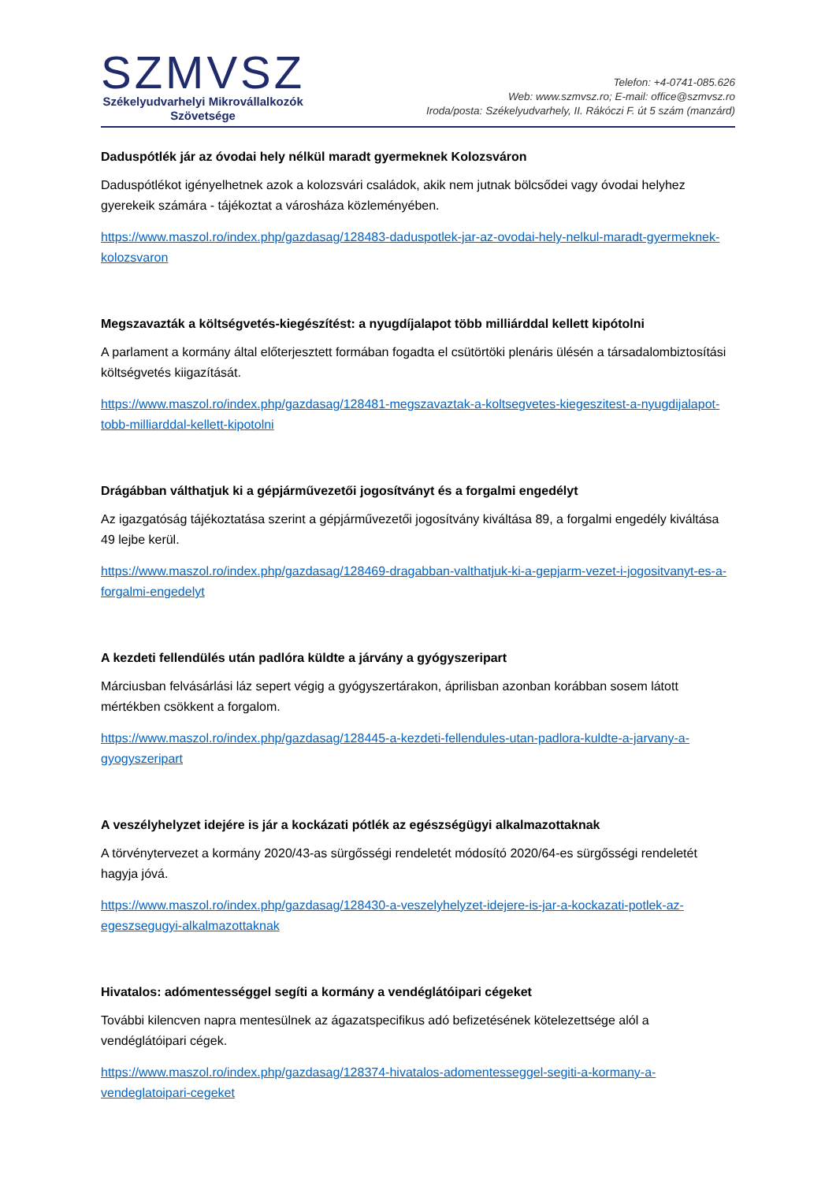SZMVSZ
Székelyudvarhelyi Mikrovállalkozók
Szövetsége
Telefon: +4-0741-085.626
Web: www.szmvsz.ro; E-mail: office@szmvsz.ro
Iroda/posta: Székelyudvarhely, II. Rákóczi F. út 5 szám (manzárd)
Daduspótlék jár az óvodai hely nélkül maradt gyermeknek Kolozsváron
Daduspótlékot igényelhetnek azok a kolozsvári családok, akik nem jutnak bölcsődei vagy óvodai helyhez gyerekeik számára - tájékoztat a városháza közleményében.
https://www.maszol.ro/index.php/gazdasag/128483-daduspotlek-jar-az-ovodai-hely-nelkul-maradt-gyermeknek-kolozsvaron
Megszavazták a költségvetés-kiegészítést: a nyugdíjalapot több milliárddal kellett kipótolni
A parlament a kormány által előterjesztett formában fogadta el csütörtöki plenáris ülésén a társadalombiztosítási költségvetés kiigazítását.
https://www.maszol.ro/index.php/gazdasag/128481-megszavaztak-a-koltsegvetes-kiegeszitest-a-nyugdijalapot-tobb-milliarddal-kellett-kipotolni
Drágábban válthatjuk ki a gépjárművezetői jogosítványt és a forgalmi engedélyt
Az igazgatóság tájékoztatása szerint a gépjárművezetői jogosítvány kiváltása 89, a forgalmi engedély kiváltása 49 lejbe kerül.
https://www.maszol.ro/index.php/gazdasag/128469-dragabban-valthatjuk-ki-a-gepjarm-vezet-i-jogositvanyt-es-a-forgalmi-engedelyt
A kezdeti fellendülés után padlóra küldte a járvány a gyógyszeripart
Márciusban felvásárlási láz sepert végig a gyógyszertárakon, áprilisban azonban korábban sosem látott mértékben csökkent a forgalom.
https://www.maszol.ro/index.php/gazdasag/128445-a-kezdeti-fellendules-utan-padlora-kuldte-a-jarvany-a-gyogyszeripart
A veszélyhelyzet idejére is jár a kockázati pótlék az egészségügyi alkalmazottaknak
A törvénytervezet a kormány 2020/43-as sürgősségi rendeletét módosító 2020/64-es sürgősségi rendeletét hagyja jóvá.
https://www.maszol.ro/index.php/gazdasag/128430-a-veszelyhelyzet-idejere-is-jar-a-kockazati-potlek-az-egeszsegugyi-alkalmazottaknak
Hivatalos: adómentességgel segíti a kormány a vendéglátóipari cégeket
További kilencven napra mentesülnek az ágazatspecifikus adó befizetésének kötelezettsége alól a vendéglátóipari cégek.
https://www.maszol.ro/index.php/gazdasag/128374-hivatalos-adomentesseggel-segiti-a-kormany-a-vendeglatoipari-cegeket